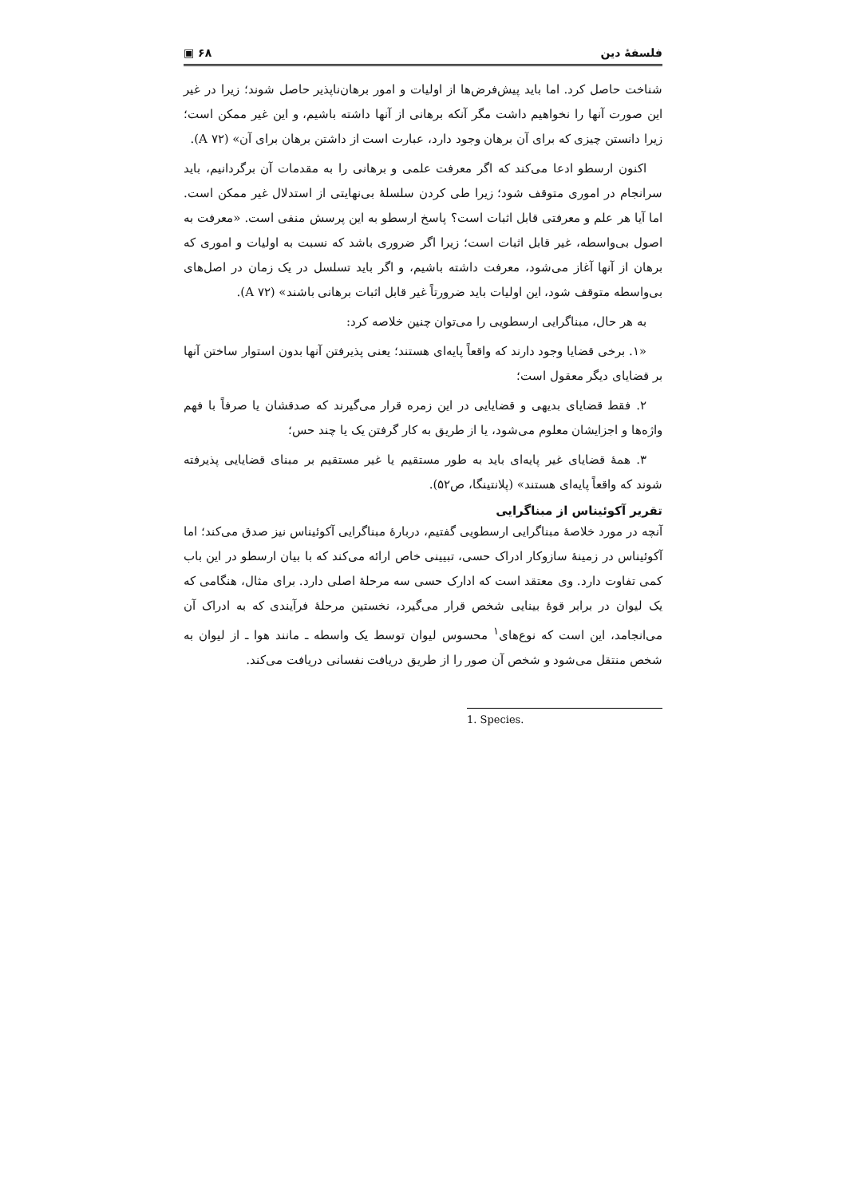فلسفهٔ دین ۶۸ ▣
شناخت حاصل کرد. اما باید پیش‌فرض‌ها از اولیات و امور برهان‌ناپذیر حاصل شوند؛ زیرا در غیر این صورت آنها را نخواهیم داشت مگر آنکه برهانی از آنها داشته باشیم، و این غیر ممکن است؛ زیرا دانستن چیزی که برای آن برهان وجود دارد، عبارت است از داشتن برهان برای آن» (A ۷۲).
اکنون ارسطو ادعا می‌کند که اگر معرفت علمی و برهانی را به مقدمات آن برگردانیم، باید سرانجام در اموری متوقف شود؛ زیرا طی کردن سلسلهٔ بی‌نهایتی از استدلال غیر ممکن است. اما آیا هر علم و معرفتی قابل اثبات است؟ پاسخ ارسطو به این پرسش منفی است. «معرفت به اصول بی‌واسطه، غیر قابل اثبات است؛ زیرا اگر ضروری باشد که نسبت به اولیات و اموری که برهان از آنها آغاز می‌شود، معرفت داشته باشیم، و اگر باید تسلسل در یک زمان در اصل‌های بی‌واسطه متوقف شود، این اولیات باید ضرورتاً غیر قابل اثبات برهانی باشند» (A ۷۲).
به هر حال، مبناگرایی ارسطویی را می‌توان چنین خلاصه کرد:
«۱. برخی قضایا وجود دارند که واقعاً پایه‌ای هستند؛ یعنی پذیرفتن آنها بدون استوار ساختن آنها بر قضایای دیگر معقول است؛
۲. فقط قضایای بدیهی و قضایایی در این زمره قرار می‌گیرند که صدقشان یا صرفاً با فهم واژه‌ها و اجزایشان معلوم می‌شود، یا از طریق به کار گرفتن یک یا چند حس؛
۳. همهٔ قضایای غیر پایه‌ای باید به طور مستقیم یا غیر مستقیم بر مبنای قضایایی پذیرفته شوند که واقعاً پایه‌ای هستند» (پلانتینگا، ص۵۲).
تقریر آکوئیناس از مبناگرایی
آنچه در مورد خلاصهٔ مبناگرایی ارسطویی گفتیم، دربارهٔ مبناگرایی آکوئیناس نیز صدق می‌کند؛ اما آکوئیناس در زمینهٔ سازوکار ادراک حسی، تبیینی خاص ارائه می‌کند که با بیان ارسطو در این باب کمی تفاوت دارد. وی معتقد است که ادارک حسی سه مرحلهٔ اصلی دارد. برای مثال، هنگامی که یک لیوان در برابر قوهٔ بینایی شخص قرار می‌گیرد، نخستین مرحلهٔ فرآیندی که به ادراک آن می‌انجامد، این است که نوع‌های<sup>۱</sup> محسوس لیوان توسط یک واسطه ـ مانند هوا ـ از لیوان به شخص منتقل می‌شود و شخص آن صور را از طریق دریافت نفسانی دریافت می‌کند.
1. Species.